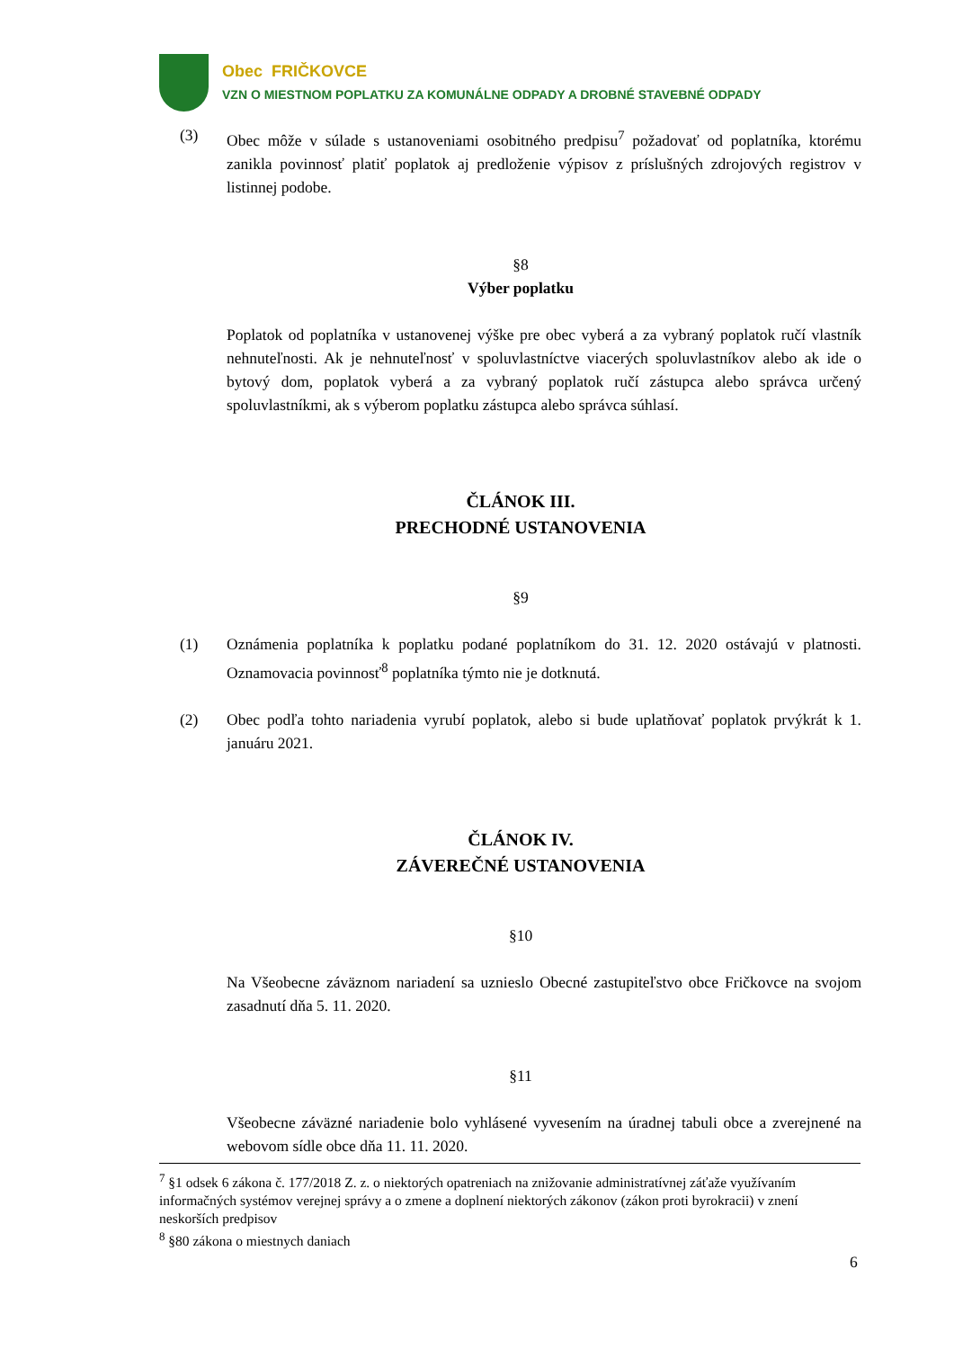Obec FRIČKOVCE
VZN O MIESTNOM POPLATKU ZA KOMUNÁLNE ODPADY A DROBNÉ STAVEBNÉ ODPADY
(3) Obec môže v súlade s ustanoveniami osobitného predpisu<sup>7</sup> požadovať od poplatníka, ktorému zanikla povinnosť platiť poplatok aj predloženie výpisov z príslušných zdrojových registrov v listinnej podobe.
§8
Výber poplatku
Poplatok od poplatníka v ustanovenej výške pre obec vyberá a za vybraný poplatok ručí vlastník nehnuteľnosti. Ak je nehnuteľnosť v spoluvlastníctve viacerých spoluvlastníkov alebo ak ide o bytový dom, poplatok vyberá a za vybraný poplatok ručí zástupca alebo správca určený spoluvlastníkmi, ak s výberom poplatku zástupca alebo správca súhlasí.
ČLÁNOK III.
PRECHODNÉ USTANOVENIA
§9
(1) Oznámenia poplatníka k poplatku podané poplatníkom do 31. 12. 2020 ostávajú v platnosti. Oznamovacia povinnosť<sup>8</sup> poplatníka týmto nie je dotknutá.
(2) Obec podľa tohto nariadenia vyrubí poplatok, alebo si bude uplatňovať poplatok prvýkrát k 1. januáru 2021.
ČLÁNOK IV.
ZÁVEREČNÉ USTANOVENIA
§10
Na Všeobecne záväznom nariadení sa uznieslo Obecné zastupiteľstvo obce Fričkovce na svojom zasadnutí dňa 5. 11. 2020.
§11
Všeobecne záväzné nariadenie bolo vyhlásené vyvesením na úradnej tabuli obce a zverejnené na webovom sídle obce dňa 11. 11. 2020.
<sup>7</sup> §1 odsek 6 zákona č. 177/2018 Z. z. o niektorých opatreniach na znižovanie administratívnej záťaže využívaním informačných systémov verejnej správy a o zmene a doplnení niektorých zákonov (zákon proti byrokracii) v znení neskorších predpisov
<sup>8</sup> §80 zákona o miestnych daniach
6